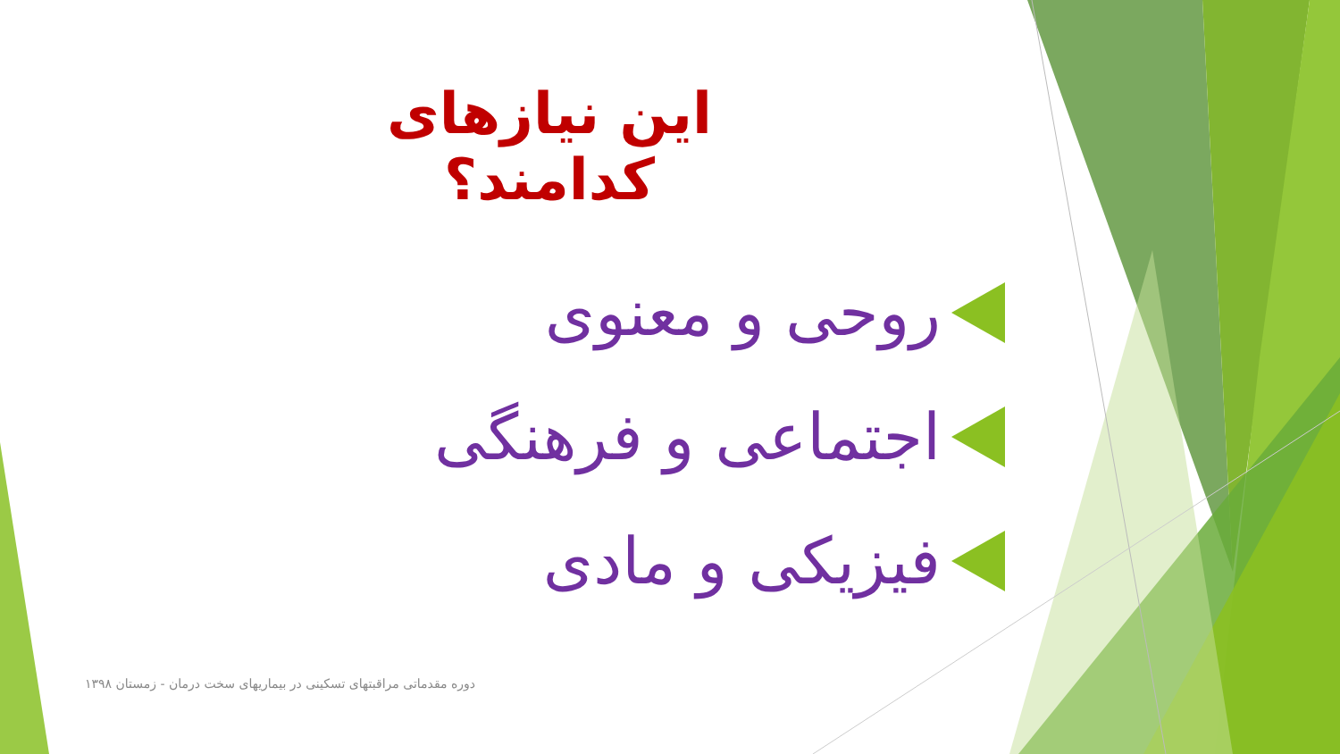این نیازهای کدامند؟
روحی و معنوی
اجتماعی و فرهنگی
فیزیکی و مادی
دوره مقدماتی مراقبتهای تسکینی در بیماریهای سخت درمان - زمستان ۱۳۹۸